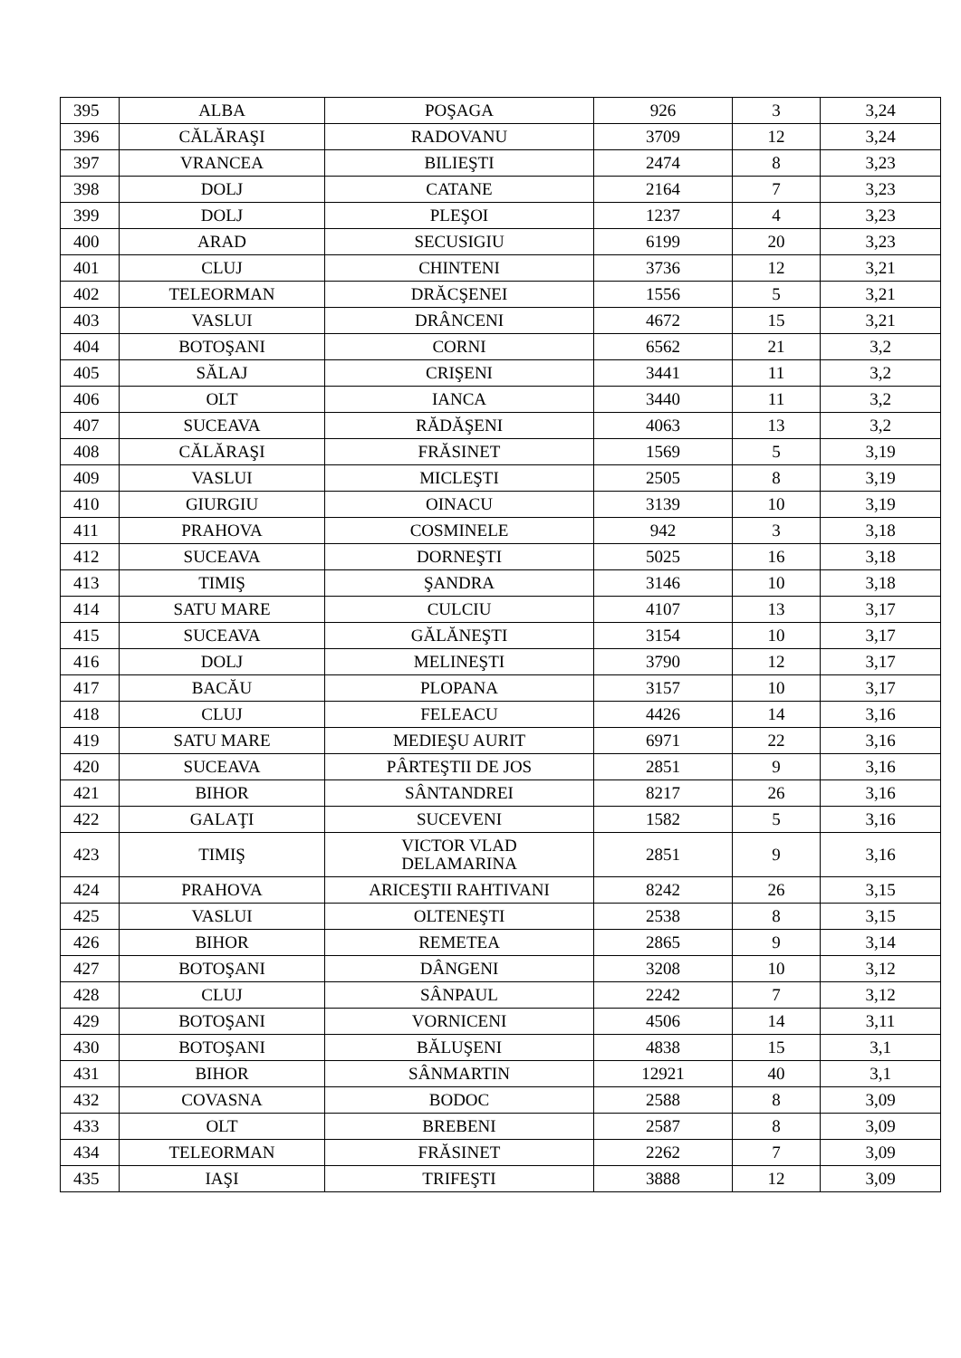| 395 | ALBA | POŞAGA | 926 | 3 | 3,24 |
| 396 | CĂLĂRAŞI | RADOVANU | 3709 | 12 | 3,24 |
| 397 | VRANCEA | BILIEŞTI | 2474 | 8 | 3,23 |
| 398 | DOLJ | CATANE | 2164 | 7 | 3,23 |
| 399 | DOLJ | PLEŞOI | 1237 | 4 | 3,23 |
| 400 | ARAD | SECUSIGIU | 6199 | 20 | 3,23 |
| 401 | CLUJ | CHINTENI | 3736 | 12 | 3,21 |
| 402 | TELEORMAN | DRĂCŞENEI | 1556 | 5 | 3,21 |
| 403 | VASLUI | DRÂNCENI | 4672 | 15 | 3,21 |
| 404 | BOTOŞANI | CORNI | 6562 | 21 | 3,2 |
| 405 | SĂLAJ | CRIŞENI | 3441 | 11 | 3,2 |
| 406 | OLT | IANCA | 3440 | 11 | 3,2 |
| 407 | SUCEAVA | RĂDĂŞENI | 4063 | 13 | 3,2 |
| 408 | CĂLĂRAŞI | FRĂSINET | 1569 | 5 | 3,19 |
| 409 | VASLUI | MICLEŞTI | 2505 | 8 | 3,19 |
| 410 | GIURGIU | OINACU | 3139 | 10 | 3,19 |
| 411 | PRAHOVA | COSMINELE | 942 | 3 | 3,18 |
| 412 | SUCEAVA | DORNEŞTI | 5025 | 16 | 3,18 |
| 413 | TIMIŞ | ŞANDRA | 3146 | 10 | 3,18 |
| 414 | SATU MARE | CULCIU | 4107 | 13 | 3,17 |
| 415 | SUCEAVA | GĂLĂNEŞTI | 3154 | 10 | 3,17 |
| 416 | DOLJ | MELINEŞTI | 3790 | 12 | 3,17 |
| 417 | BACĂU | PLOPANA | 3157 | 10 | 3,17 |
| 418 | CLUJ | FELEACU | 4426 | 14 | 3,16 |
| 419 | SATU MARE | MEDIEŞU AURIT | 6971 | 22 | 3,16 |
| 420 | SUCEAVA | PÂRTEŞTII DE JOS | 2851 | 9 | 3,16 |
| 421 | BIHOR | SÂNTANDREI | 8217 | 26 | 3,16 |
| 422 | GALAŢI | SUCEVENI | 1582 | 5 | 3,16 |
| 423 | TIMIŞ | VICTOR VLAD DELAMARINA | 2851 | 9 | 3,16 |
| 424 | PRAHOVA | ARICEŞTII RAHTIVANI | 8242 | 26 | 3,15 |
| 425 | VASLUI | OLTENEŞTI | 2538 | 8 | 3,15 |
| 426 | BIHOR | REMETEA | 2865 | 9 | 3,14 |
| 427 | BOTOŞANI | DÂNGENI | 3208 | 10 | 3,12 |
| 428 | CLUJ | SÂNPAUL | 2242 | 7 | 3,12 |
| 429 | BOTOŞANI | VORNICENI | 4506 | 14 | 3,11 |
| 430 | BOTOŞANI | BĂLUŞENI | 4838 | 15 | 3,1 |
| 431 | BIHOR | SÂNMARTIN | 12921 | 40 | 3,1 |
| 432 | COVASNA | BODOC | 2588 | 8 | 3,09 |
| 433 | OLT | BREBENI | 2587 | 8 | 3,09 |
| 434 | TELEORMAN | FRĂSINET | 2262 | 7 | 3,09 |
| 435 | IAŞI | TRIFEŞTI | 3888 | 12 | 3,09 |